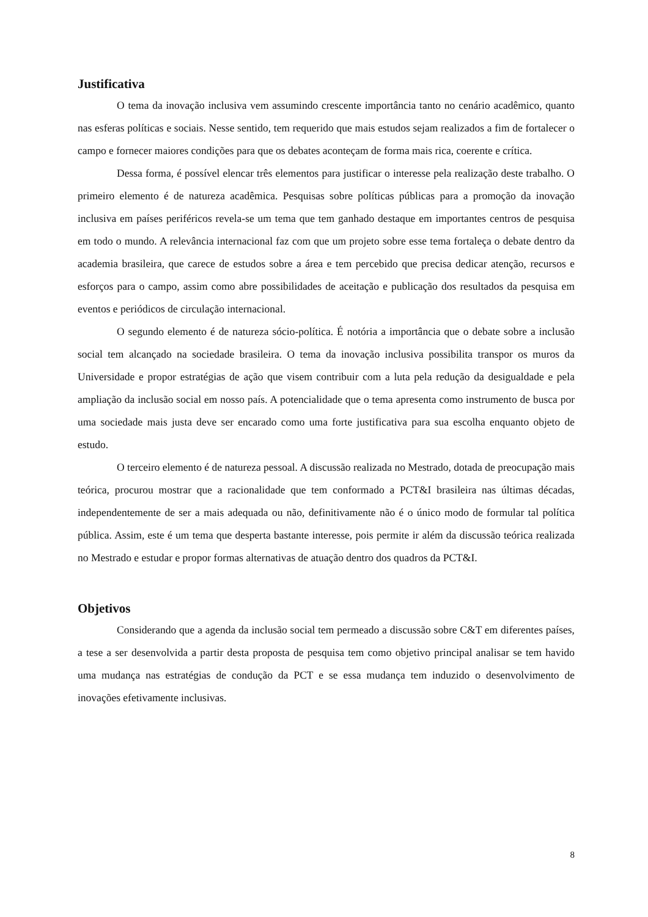Justificativa
O tema da inovação inclusiva vem assumindo crescente importância tanto no cenário acadêmico, quanto nas esferas políticas e sociais. Nesse sentido, tem requerido que mais estudos sejam realizados a fim de fortalecer o campo e fornecer maiores condições para que os debates aconteçam de forma mais rica, coerente e crítica.
Dessa forma, é possível elencar três elementos para justificar o interesse pela realização deste trabalho. O primeiro elemento é de natureza acadêmica. Pesquisas sobre políticas públicas para a promoção da inovação inclusiva em países periféricos revela-se um tema que tem ganhado destaque em importantes centros de pesquisa em todo o mundo. A relevância internacional faz com que um projeto sobre esse tema fortaleça o debate dentro da academia brasileira, que carece de estudos sobre a área e tem percebido que precisa dedicar atenção, recursos e esforços para o campo, assim como abre possibilidades de aceitação e publicação dos resultados da pesquisa em eventos e periódicos de circulação internacional.
O segundo elemento é de natureza sócio-política. É notória a importância que o debate sobre a inclusão social tem alcançado na sociedade brasileira. O tema da inovação inclusiva possibilita transpor os muros da Universidade e propor estratégias de ação que visem contribuir com a luta pela redução da desigualdade e pela ampliação da inclusão social em nosso país. A potencialidade que o tema apresenta como instrumento de busca por uma sociedade mais justa deve ser encarado como uma forte justificativa para sua escolha enquanto objeto de estudo.
O terceiro elemento é de natureza pessoal. A discussão realizada no Mestrado, dotada de preocupação mais teórica, procurou mostrar que a racionalidade que tem conformado a PCT&I brasileira nas últimas décadas, independentemente de ser a mais adequada ou não, definitivamente não é o único modo de formular tal política pública. Assim, este é um tema que desperta bastante interesse, pois permite ir além da discussão teórica realizada no Mestrado e estudar e propor formas alternativas de atuação dentro dos quadros da PCT&I.
Objetivos
Considerando que a agenda da inclusão social tem permeado a discussão sobre C&T em diferentes países, a tese a ser desenvolvida a partir desta proposta de pesquisa tem como objetivo principal analisar se tem havido uma mudança nas estratégias de condução da PCT e se essa mudança tem induzido o desenvolvimento de inovações efetivamente inclusivas.
8